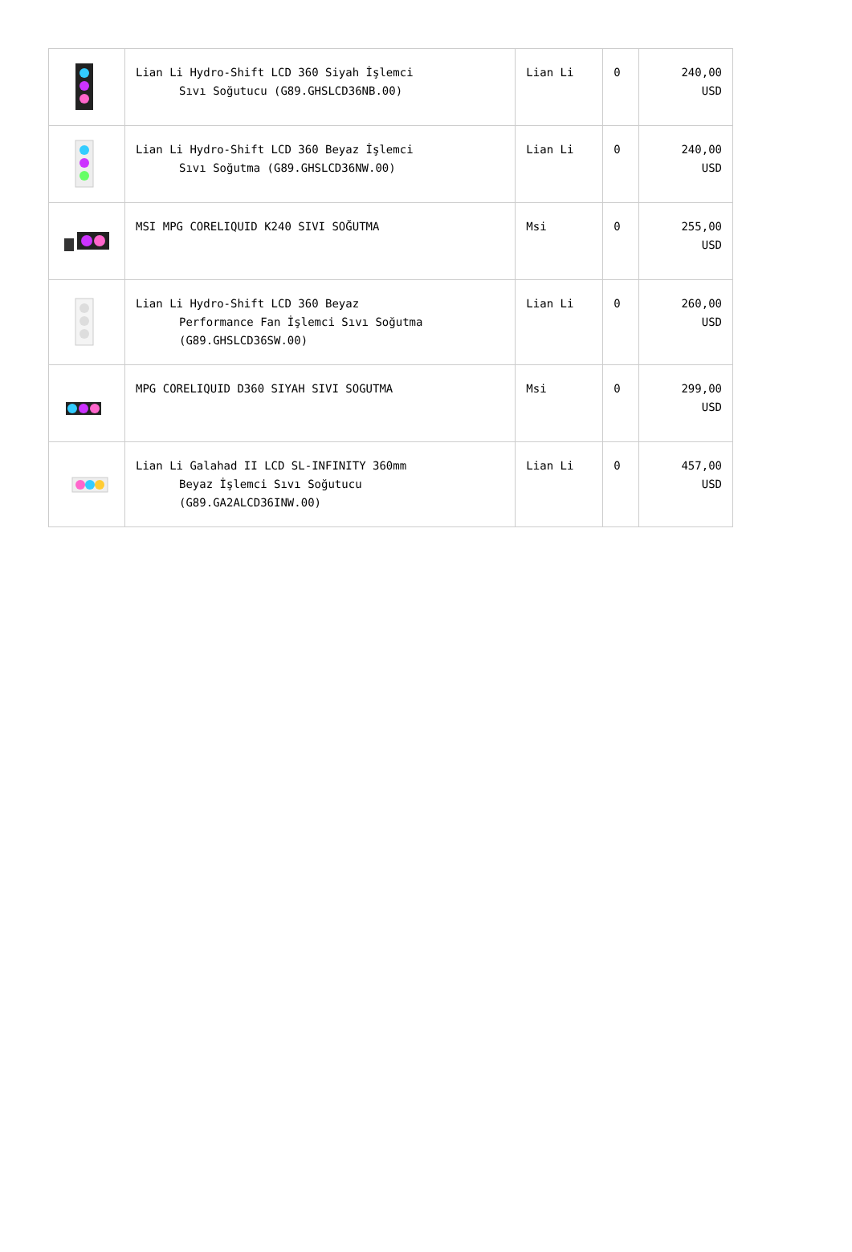| | Lian Li Hydro-Shift LCD 360 Siyah İşlemci Sıvı Soğutucu (G89.GHSLCD36NB.00) | Lian Li | 0 | 240,00 USD |
| | Lian Li Hydro-Shift LCD 360 Beyaz İşlemci Sıvı Soğutma (G89.GHSLCD36NW.00) | Lian Li | 0 | 240,00 USD |
| | MSI MPG CORELIQUID K240 SIVI SOĞUTMA | Msi | 0 | 255,00 USD |
| | Lian Li Hydro-Shift LCD 360 Beyaz Performance Fan İşlemci Sıvı Soğutma (G89.GHSLCD36SW.00) | Lian Li | 0 | 260,00 USD |
| | MPG CORELIQUID D360 SIYAH SIVI SOGUTMA | Msi | 0 | 299,00 USD |
| | Lian Li Galahad II LCD SL-INFINITY 360mm Beyaz İşlemci Sıvı Soğutucu (G89.GA2ALCD36INW.00) | Lian Li | 0 | 457,00 USD |